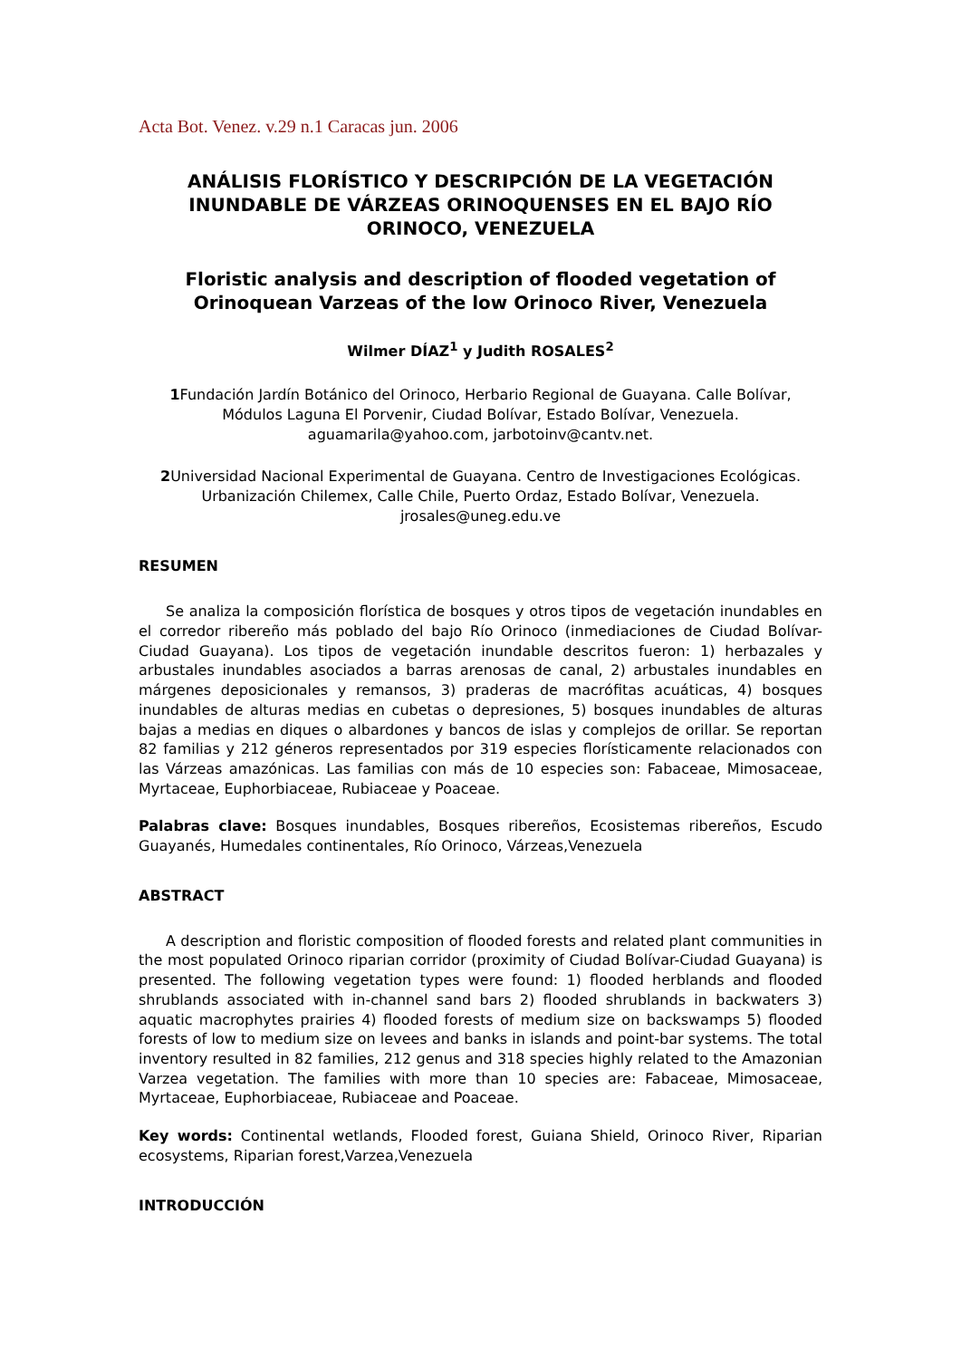Acta Bot. Venez. v.29 n.1 Caracas jun. 2006
ANÁLISIS FLORÍSTICO Y DESCRIPCIÓN DE LA VEGETACIÓN INUNDABLE DE VÁRZEAS ORINOQUENSES EN EL BAJO RÍO ORINOCO, VENEZUELA
Floristic analysis and description of flooded vegetation of Orinoquean Varzeas of the low Orinoco River, Venezuela
Wilmer DÍAZ<sup>1</sup> y Judith ROSALES<sup>2</sup>
1 Fundación Jardín Botánico del Orinoco, Herbario Regional de Guayana. Calle Bolívar, Módulos Laguna El Porvenir, Ciudad Bolívar, Estado Bolívar, Venezuela. aguamarila@yahoo.com, jarbotoinv@cantv.net.
2 Universidad Nacional Experimental de Guayana. Centro de Investigaciones Ecológicas. Urbanización Chilemex, Calle Chile, Puerto Ordaz, Estado Bolívar, Venezuela. jrosales@uneg.edu.ve
RESUMEN
Se analiza la composición florística de bosques y otros tipos de vegetación inundables en el corredor ribereño más poblado del bajo Río Orinoco (inmediaciones de Ciudad Bolívar-Ciudad Guayana). Los tipos de vegetación inundable descritos fueron: 1) herbazales y arbustales inundables asociados a barras arenosas de canal, 2) arbustales inundables en márgenes deposicionales y remansos, 3) praderas de macrófitas acuáticas, 4) bosques inundables de alturas medias en cubetas o depresiones, 5) bosques inundables de alturas bajas a medias en diques o albardones y bancos de islas y complejos de orillar. Se reportan 82 familias y 212 géneros representados por 319 especies florísticamente relacionados con las Várzeas amazónicas. Las familias con más de 10 especies son: Fabaceae, Mimosaceae, Myrtaceae, Euphorbiaceae, Rubiaceae y Poaceae.
Palabras clave: Bosques inundables, Bosques ribereños, Ecosistemas ribereños, Escudo Guayanés, Humedales continentales, Río Orinoco, Várzeas,Venezuela
ABSTRACT
A description and floristic composition of flooded forests and related plant communities in the most populated Orinoco riparian corridor (proximity of Ciudad Bolívar-Ciudad Guayana) is presented. The following vegetation types were found: 1) flooded herblands and flooded shrublands associated with in-channel sand bars 2) flooded shrublands in backwaters 3) aquatic macrophytes prairies 4) flooded forests of medium size on backswamps 5) flooded forests of low to medium size on levees and banks in islands and point-bar systems. The total inventory resulted in 82 families, 212 genus and 318 species highly related to the Amazonian Varzea vegetation. The families with more than 10 species are: Fabaceae, Mimosaceae, Myrtaceae, Euphorbiaceae, Rubiaceae and Poaceae.
Key words: Continental wetlands, Flooded forest, Guiana Shield, Orinoco River, Riparian ecosystems, Riparian forest,Varzea,Venezuela
INTRODUCCIÓN